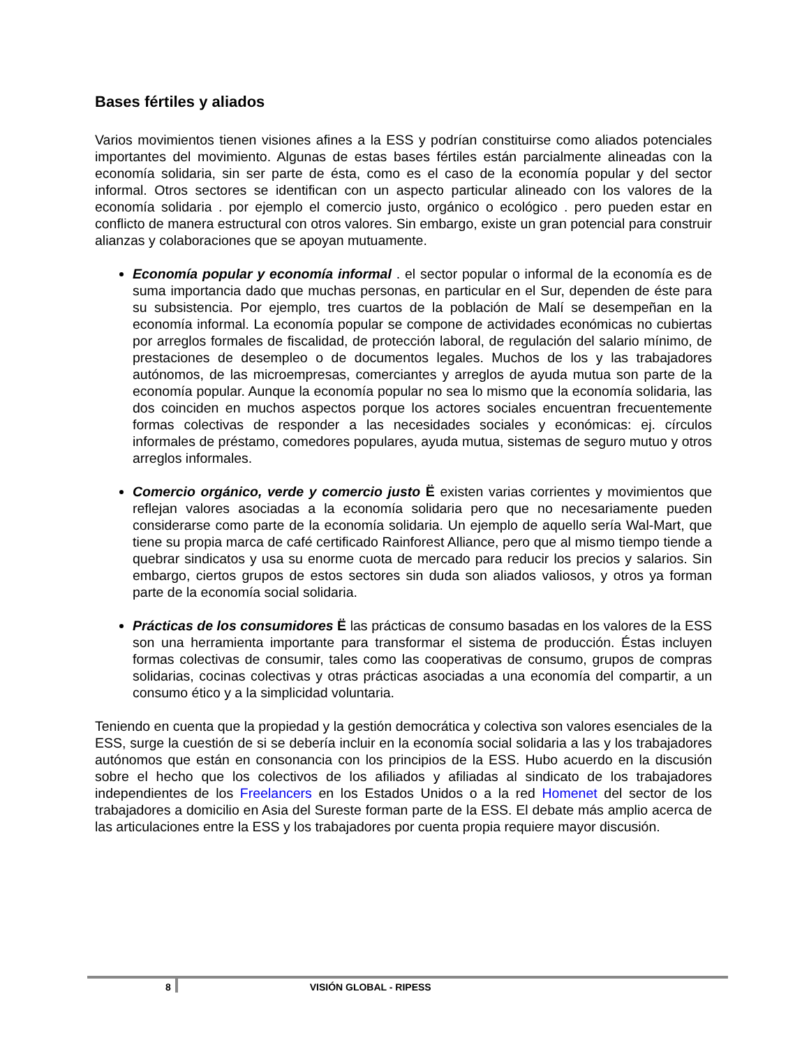Bases fértiles y aliados
Varios movimientos tienen visiones afines a la ESS y podrían constituirse como aliados potenciales importantes del movimiento. Algunas de estas bases fértiles están parcialmente alineadas con la economía solidaria, sin ser parte de ésta, como es el caso de la economía popular y del sector informal. Otros sectores se identifican con un aspecto particular alineado con los valores de la economía solidaria . por ejemplo el comercio justo, orgánico o ecológico . pero pueden estar en conflicto de manera estructural con otros valores. Sin embargo, existe un gran potencial para construir alianzas y colaboraciones que se apoyan mutuamente.
Economía popular y economía informal . el sector popular o informal de la economía es de suma importancia dado que muchas personas, en particular en el Sur, dependen de éste para su subsistencia. Por ejemplo, tres cuartos de la población de Malí se desempeñan en la economía informal. La economía popular se compone de actividades económicas no cubiertas por arreglos formales de fiscalidad, de protección laboral, de regulación del salario mínimo, de prestaciones de desempleo o de documentos legales. Muchos de los y las trabajadores autónomos, de las microempresas, comerciantes y arreglos de ayuda mutua son parte de la economía popular. Aunque la economía popular no sea lo mismo que la economía solidaria, las dos coinciden en muchos aspectos porque los actores sociales encuentran frecuentemente formas colectivas de responder a las necesidades sociales y económicas: ej. círculos informales de préstamo, comedores populares, ayuda mutua, sistemas de seguro mutuo y otros arreglos informales.
Comercio orgánico, verde y comercio justo Ë existen varias corrientes y movimientos que reflejan valores asociadas a la economía solidaria pero que no necesariamente pueden considerarse como parte de la economía solidaria. Un ejemplo de aquello sería Wal-Mart, que tiene su propia marca de café certificado Rainforest Alliance, pero que al mismo tiempo tiende a quebrar sindicatos y usa su enorme cuota de mercado para reducir los precios y salarios. Sin embargo, ciertos grupos de estos sectores sin duda son aliados valiosos, y otros ya forman parte de la economía social solidaria.
Prácticas de los consumidores Ë las prácticas de consumo basadas en los valores de la ESS son una herramienta importante para transformar el sistema de producción. Éstas incluyen formas colectivas de consumir, tales como las cooperativas de consumo, grupos de compras solidarias, cocinas colectivas y otras prácticas asociadas a una economía del compartir, a un consumo ético y a la simplicidad voluntaria.
Teniendo en cuenta que la propiedad y la gestión democrática y colectiva son valores esenciales de la ESS, surge la cuestión de si se debería incluir en la economía social solidaria a las y los trabajadores autónomos que están en consonancia con los principios de la ESS. Hubo acuerdo en la discusión sobre el hecho que los colectivos de los afiliados y afiliadas al sindicato de los trabajadores independientes de los Freelancers en los Estados Unidos o a la red Homenet del sector de los trabajadores a domicilio en Asia del Sureste forman parte de la ESS. El debate más amplio acerca de las articulaciones entre la ESS y los trabajadores por cuenta propia requiere mayor discusión.
8 VISIÓN GLOBAL - RIPESS